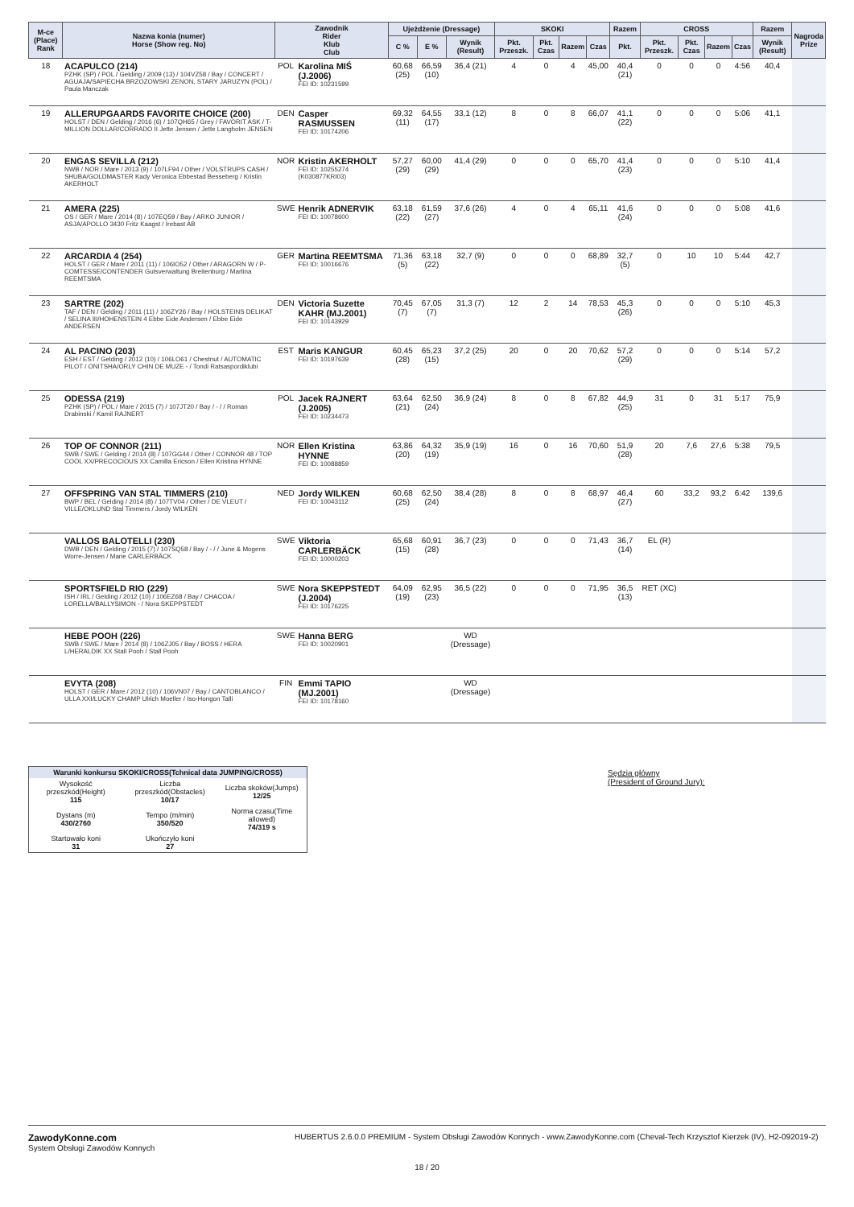| M-ce (Place) Rank | Nazwa konia (numer) Horse (Show reg. No) | Zawodnik Rider Klub Club | | Ujeżdżenie (Dressage) | | | SKOKI | | | | Razem | CROSS | | | | Razem | Nagroda Prize |
| --- | --- | --- | --- | --- | --- | --- | --- | --- | --- | --- | --- | --- | --- | --- | --- | --- | --- |
| | | | | C % | E % | Wynik (Result) | Pkt. Przeszk. | Pkt. Czas | Razem | Czas | Pkt. | Pkt. Przeszk. | Pkt. Czas | Razem | Czas | Wynik (Result) | |
| 18 | ACAPULCO (214) PZHK (SP) / POL / Gelding / 2009 (13) / 104VZ58 / Bay / CONCERT / AGUAJA/SAPIECHA BRZOZOWSKI ZENON, STARY JARUZYN (POL) / Paula Manczak | POL | Karolina MIŚ (J.2006) FEI ID: 10231599 | 60,68 (25) | 66,59 (10) | 36,4 (21) | 4 | 0 | 4 | 45,00 | 40,4 (21) | 0 | 0 | 0 | 4:56 | 40,4 | |
| 19 | ALLERUPGAARDS FAVORITE CHOICE (200) HOLST / DEN / Gelding / 2016 (6) / 107QH65 / Grey / FAVORIT ASK / T-MILLION DOLLAR/CORRADO II Jette Jensen / Jette Langholm JENSEN | DEN | Casper RASMUSSEN FEI ID: 10174206 | 69,32 (11) | 64,55 (17) | 33,1 (12) | 8 | 0 | 8 | 66,07 | 41,1 (22) | 0 | 0 | 0 | 5:06 | 41,1 | |
| 20 | ENGAS SEVILLA (212) NWB / NOR / Mare / 2013 (9) / 107LF94 / Other / VOLSTRUPS CASH / SHUBA/GOLDMASTER Kady Veronica Ebbestad Besseberg / Kristin AKERHOLT | NOR | Kristin AKERHOLT FEI ID: 10255274 (K030877KRI03) | 57,27 (29) | 60,00 (29) | 41,4 (29) | 0 | 0 | 0 | 65,70 | 41,4 (23) | 0 | 0 | 0 | 5:10 | 41,4 | |
| 21 | AMERA (225) OS / GER / Mare / 2014 (8) / 107EQ59 / Bay / ARKO JUNIOR / ASJA/APOLLO 3430 Fritz Kaagst / Irebast AB | SWE | Henrik ADNERVIK FEI ID: 10078600 | 63,18 (22) | 61,59 (27) | 37,6 (26) | 4 | 0 | 4 | 65,11 | 41,6 (24) | 0 | 0 | 0 | 5:08 | 41,6 | |
| 22 | ARCARDIA 4 (254) HOLST / GER / Mare / 2011 (11) / 106IO52 / Other / ARAGORN W / P-COMTESSE/CONTENDER Gutsverwaltung Breitenburg / Martina REEMTSMA | GER | Martina REEMTSMA FEI ID: 10016676 | 71,36 (5) | 63,18 (22) | 32,7 (9) | 0 | 0 | 0 | 68,89 | 32,7 (5) | 0 | 10 | 10 | 5:44 | 42,7 | |
| 23 | SARTRE (202) TAF / DEN / Gelding / 2011 (11) / 106ZY26 / Bay / HOLSTEINS DELIKAT / SELINA III/HOHENSTEIN 4 Ebbe Eide Andersen / Ebbe Eide ANDERSEN | DEN | Victoria Suzette KAHR (MJ.2001) FEI ID: 10143929 | 70,45 (7) | 67,05 (7) | 31,3 (7) | 12 | 2 | 14 | 78,53 | 45,3 (26) | 0 | 0 | 0 | 5:10 | 45,3 | |
| 24 | AL PACINO (203) ESH / EST / Gelding / 2012 (10) / 106LO61 / Chestnut / AUTOMATIC PILOT / ONITSHA/ORLY CHIN DE MUZE - / Tondi Ratsaspordiklubi | EST | Maris KANGUR FEI ID: 10197639 | 60,45 (28) | 65,23 (15) | 37,2 (25) | 20 | 0 | 20 | 70,62 | 57,2 (29) | 0 | 0 | 0 | 5:14 | 57,2 | |
| 25 | ODESSA (219) PZHK (SP) / POL / Mare / 2015 (7) / 107JT20 / Bay / - / / Roman Drabinski / Kamil RAJNERT | POL | Jacek RAJNERT (J.2005) FEI ID: 10234473 | 63,64 (21) | 62,50 (24) | 36,9 (24) | 8 | 0 | 8 | 67,82 | 44,9 (25) | 31 | 0 | 31 | 5:17 | 75,9 | |
| 26 | TOP OF CONNOR (211) SWB / SWE / Gelding / 2014 (8) / 107GG44 / Other / CONNOR 48 / TOP COOL XX/PRECOCIOUS XX Camilla Ericson / Ellen Kristina HYNNE | NOR | Ellen Kristina HYNNE FEI ID: 10088859 | 63,86 (20) | 64,32 (19) | 35,9 (19) | 16 | 0 | 16 | 70,60 | 51,9 (28) | 20 | 7,6 | 27,6 | 5:38 | 79,5 | |
| 27 | OFFSPRING VAN STAL TIMMERS (210) BWP / BEL / Gelding / 2014 (8) / 107TV04 / Other / DE VLEUT / VILLE/OKLUND Stal Timmers / Jordy WILKEN | NED | Jordy WILKEN FEI ID: 10043112 | 60,68 (25) | 62,50 (24) | 38,4 (28) | 8 | 0 | 8 | 68,97 | 46,4 (27) | 60 | 33,2 | 93,2 | 6:42 | 139,6 | |
| | VALLOS BALOTELLI (230) DWB / DEN / Gelding / 2015 (7) / 107SQ58 / Bay / - / / June & Mogens Worre-Jensen / Marie CARLERBÄCK | SWE | Viktoria CARLERBÄCK FEI ID: 10000203 | 65,68 (15) | 60,91 (28) | 36,7 (23) | 0 | 0 | 0 | 71,43 | 36,7 (14) | EL (R) | | | | | |
| | SPORTSFIELD RIO (229) ISH / IRL / Gelding / 2012 (10) / 106EZ68 / Bay / CHACOA / LORELLA/BALLYSIMON - / Nora SKEPPSTEDT | SWE | Nora SKEPPSTEDT (J.2004) FEI ID: 10176225 | 64,09 (19) | 62,95 (23) | 36,5 (22) | 0 | 0 | 0 | 71,95 | 36,5 (13) | RET (XC) | | | | | |
| | HEBE POOH (226) SWB / SWE / Mare / 2014 (8) / 106ZJ05 / Bay / BOSS / HERA L/HERALDIK XX Stall Pooh / Stall Pooh | SWE | Hanna BERG FEI ID: 10020901 | | | WD (Dressage) | | | | | | | | | | | |
| | EVYTA (208) HOLST / GER / Mare / 2012 (10) / 106VN07 / Bay / CANTOBLANCO / ULLA XXI/LUCKY CHAMP Ulrich Moeller / Iso-Hongon Talli | FIN | Emmi TAPIO (MJ.2001) FEI ID: 10178160 | | | WD (Dressage) | | | | | | | | | | | |
| Warunki konkursu SKOKI/CROSS(Tchnical data JUMPING/CROSS) | | |
| --- | --- | --- |
| Wysokość przeszkód(Height) 115 | Liczba przeszkód(Obstacles) 10/17 | Liczba skoków(Jumps) 12/25 |
| Dystans (m) 430/2760 | Tempo (m/min) 350/520 | Norma czasu(Time allowed) 74/319 s |
| Startowało koni 31 | Ukończyło koni 27 | |
Sędzia główny
(President of Ground Jury):
ZawodyKonne.com
System Obsługi Zawodów Konnych
HUBERTUS 2.6.0.0 PREMIUM - System Obsługi Zawodów Konnych - www.ZawodyKonne.com (Cheval-Tech Krzysztof Kierzek (IV), H2-092019-2)
18 / 20